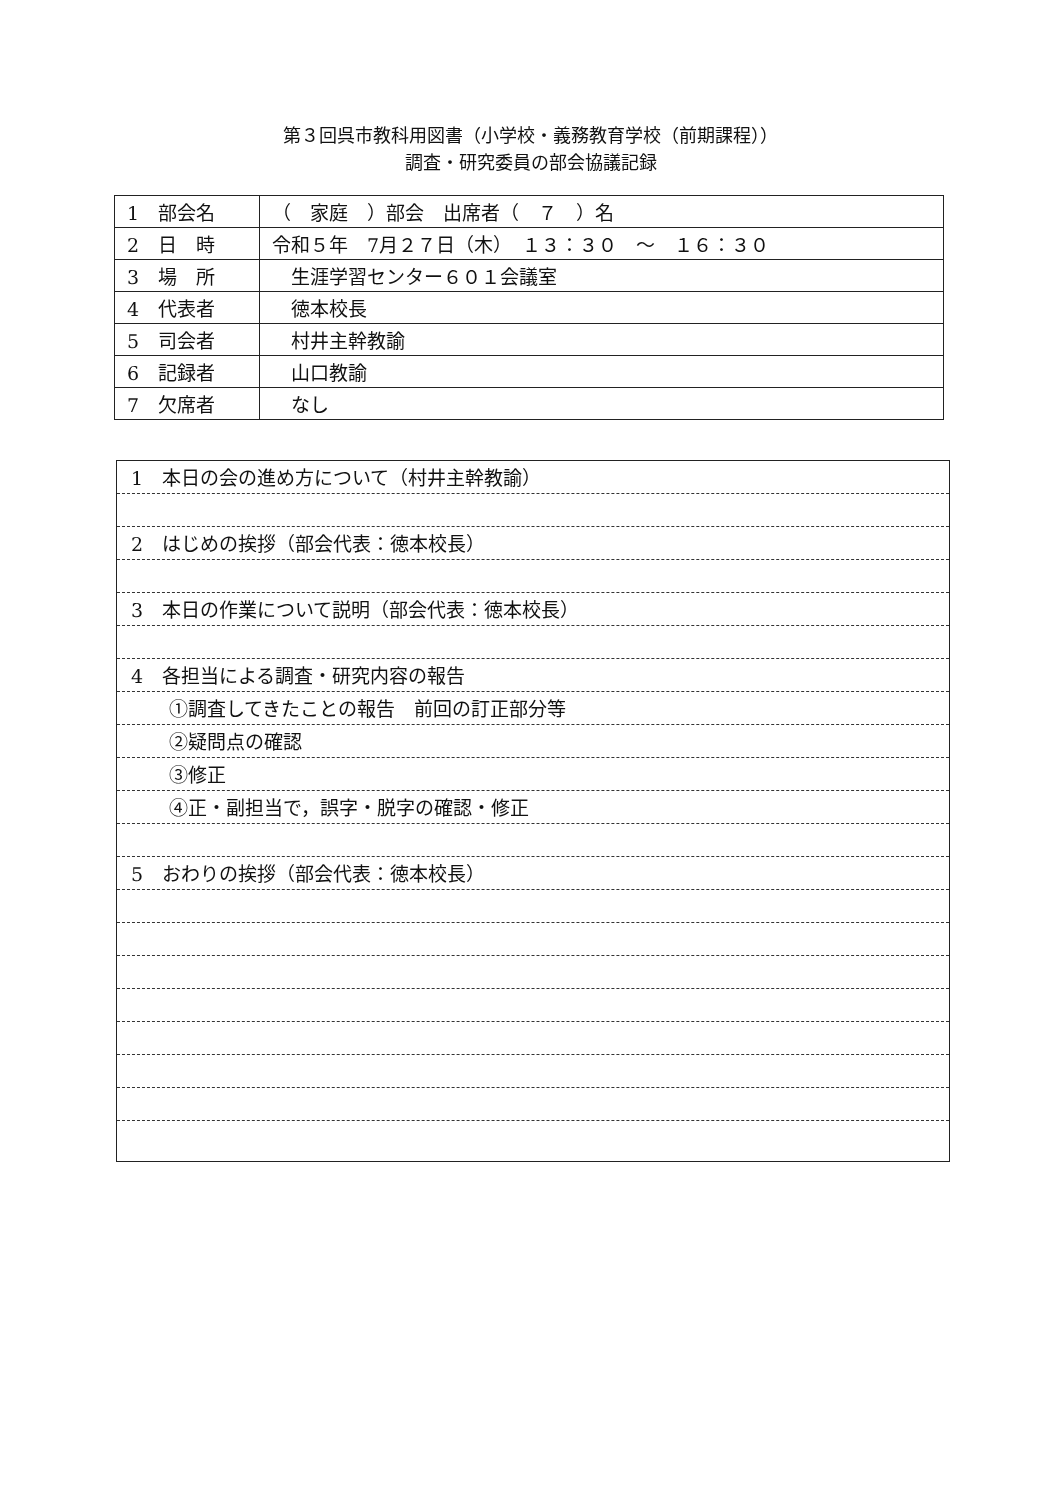第３回呉市教科用図書（小学校・義務教育学校（前期課程））
調査・研究委員の部会協議記録
| 1 部会名 | （ 家庭 ）部会 出席者（ ７ ）名 |
| 2 日 時 | 令和５年 7月２７日（木） １３：３０ ～ １６：３０ |
| 3 場 所 | 生涯学習センター６０１会議室 |
| 4 代表者 | 徳本校長 |
| 5 司会者 | 村井主幹教諭 |
| 6 記録者 | 山口教諭 |
| 7 欠席者 | なし |
1　本日の会の進め方について（村井主幹教諭）
2　はじめの挨拶（部会代表：徳本校長）
3　本日の作業について説明（部会代表：徳本校長）
4　各担当による調査・研究内容の報告
①調査してきたことの報告　前回の訂正部分等
②疑問点の確認
③修正
④正・副担当で，誤字・脱字の確認・修正
5　おわりの挨拶（部会代表：徳本校長）